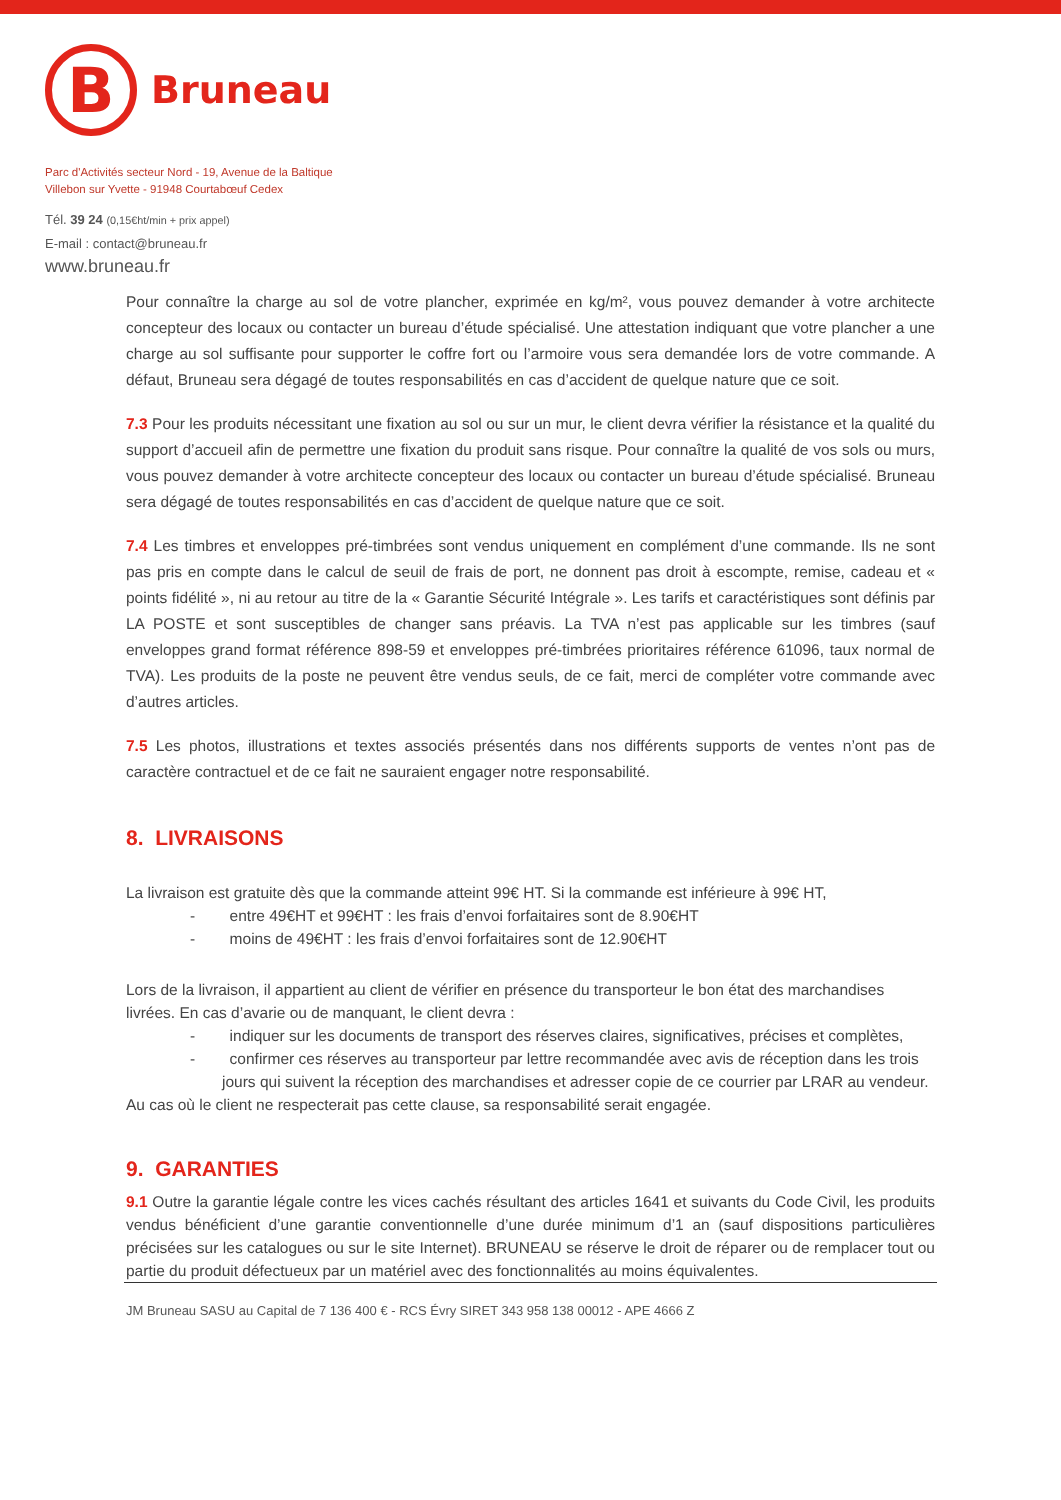B
Bruneau
Parc d'Activités secteur Nord - 19, Avenue de la Baltique
Villebon sur Yvette - 91948 Courtabœuf Cedex
Tél. 39 24 (0,15€ht/min + prix appel)
E-mail : contact@bruneau.fr
www.bruneau.fr
Pour connaître la charge au sol de votre plancher, exprimée en kg/m², vous pouvez demander à votre architecte concepteur des locaux ou contacter un bureau d’étude spécialisé. Une attestation indiquant que votre plancher a une charge au sol suffisante pour supporter le coffre fort ou l’armoire vous sera demandée lors de votre commande. A défaut, Bruneau sera dégagé de toutes responsabilités en cas d’accident de quelque nature que ce soit.
7.3 Pour les produits nécessitant une fixation au sol ou sur un mur, le client devra vérifier la résistance et la qualité du support d’accueil afin de permettre une fixation du produit sans risque. Pour connaître la qualité de vos sols ou murs, vous pouvez demander à votre architecte concepteur des locaux ou contacter un bureau d’étude spécialisé. Bruneau sera dégagé de toutes responsabilités en cas d’accident de quelque nature que ce soit.
7.4 Les timbres et enveloppes pré-timbrées sont vendus uniquement en complément d’une commande. Ils ne sont pas pris en compte dans le calcul de seuil de frais de port, ne donnent pas droit à escompte, remise, cadeau et « points fidélité », ni au retour au titre de la « Garantie Sécurité Intégrale ». Les tarifs et caractéristiques sont définis par LA POSTE et sont susceptibles de changer sans préavis. La TVA n’est pas applicable sur les timbres (sauf enveloppes grand format référence 898-59 et enveloppes pré-timbrées prioritaires référence 61096, taux normal de TVA). Les produits de la poste ne peuvent être vendus seuls, de ce fait, merci de compléter votre commande avec d’autres articles.
7.5 Les photos, illustrations et textes associés présentés dans nos différents supports de ventes n’ont pas de caractère contractuel et de ce fait ne sauraient engager notre responsabilité.
8. LIVRAISONS
La livraison est gratuite dès que la commande atteint 99€ HT. Si la commande est inférieure à 99€ HT,
- entre 49€HT et 99€HT : les frais d’envoi forfaitaires sont de 8.90€HT
- moins de 49€HT : les frais d’envoi forfaitaires sont de 12.90€HT
Lors de la livraison, il appartient au client de vérifier en présence du transporteur le bon état des marchandises livrées. En cas d’avarie ou de manquant, le client devra :
- indiquer sur les documents de transport des réserves claires, significatives, précises et complètes,
- confirmer ces réserves au transporteur par lettre recommandée avec avis de réception dans les trois jours qui suivent la réception des marchandises et adresser copie de ce courrier par LRAR au vendeur.
Au cas où le client ne respecterait pas cette clause, sa responsabilité serait engagée.
9. GARANTIES
9.1 Outre la garantie légale contre les vices cachés résultant des articles 1641 et suivants du Code Civil, les produits vendus bénéficient d’une garantie conventionnelle d’une durée minimum d’1 an (sauf dispositions particulières précisées sur les catalogues ou sur le site Internet). BRUNEAU se réserve le droit de réparer ou de remplacer tout ou partie du produit défectueux par un matériel avec des fonctionnalités au moins équivalentes.
JM Bruneau SASU au Capital de 7 136 400 € - RCS Évry SIRET 343 958 138 00012 - APE 4666 Z